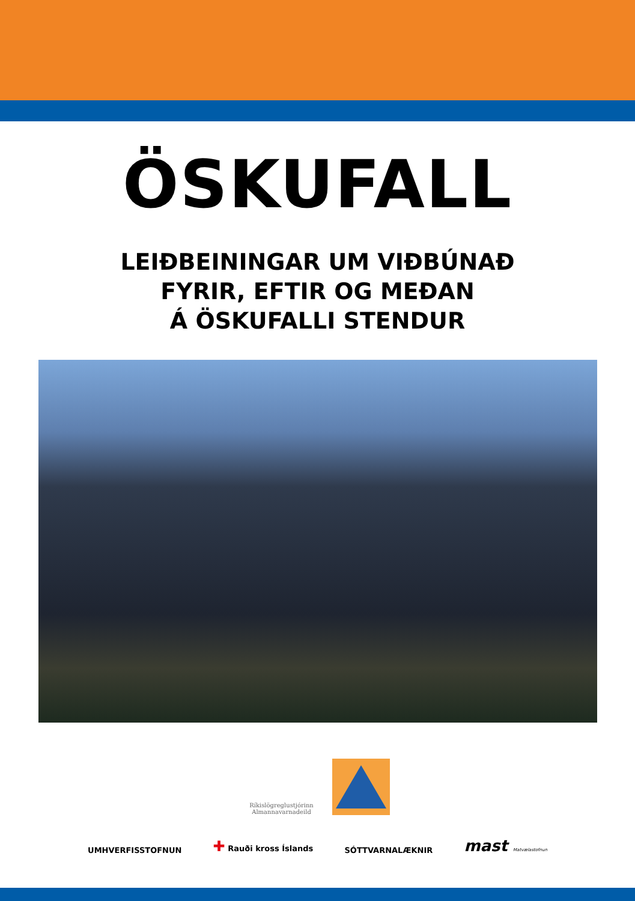ÖSKUFALL
LEIÐBEININGAR UM VIÐBÚNAÐ
FYRIR, EFTIR OG MEÐAN
Á ÖSKUFALLI STENDUR
Ríkislögreglustjórinn
Almannavarnadeild
UMHVERFISSTOFNUN
✚ Rauði kross Íslands
SÓTTVARNALÆKNIR
mast Matvælastofnun